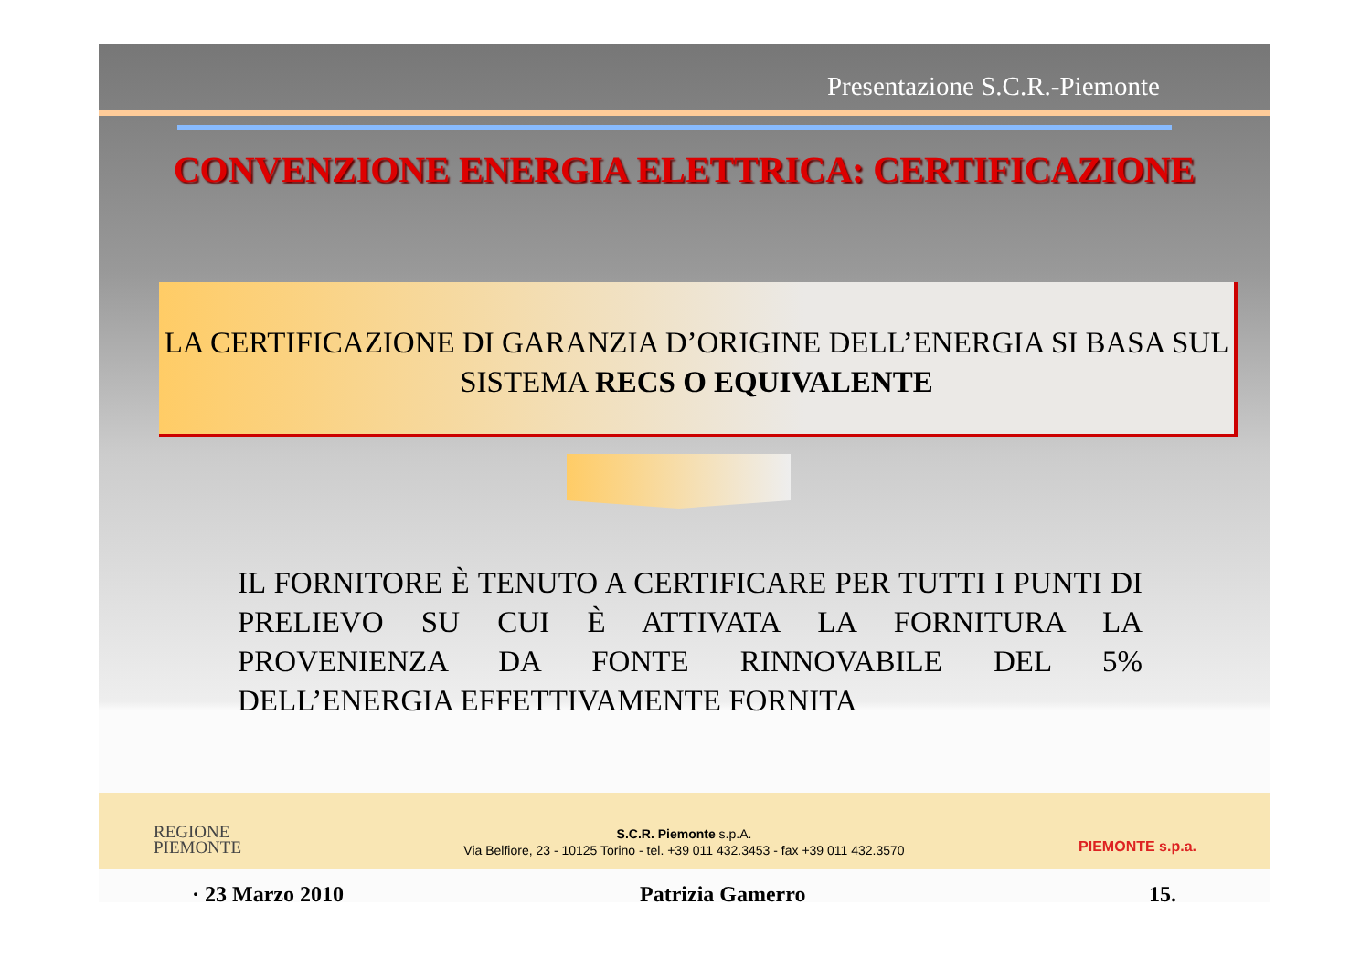Presentazione S.C.R.-Piemonte
CONVENZIONE ENERGIA ELETTRICA: CERTIFICAZIONE
LA CERTIFICAZIONE DI GARANZIA D’ORIGINE DELL’ENERGIA SI BASA SUL SISTEMA RECS O EQUIVALENTE
IL FORNITORE È TENUTO A CERTIFICARE PER TUTTI I PUNTI DI PRELIEVO SU CUI È ATTIVATA LA FORNITURA LA PROVENIENZA DA FONTE RINNOVABILE DEL 5% DELL’ENERGIA EFFETTIVAMENTE FORNITA
REGIONE
PIEMONTE
S.C.R. Piemonte s.p.A.
Via Belfiore, 23 - 10125 Torino - tel. +39 011 432.3453 - fax +39 011 432.3570
PIEMONTE s.p.a.
· 23 Marzo 2010 Patrizia Gamerro 15.